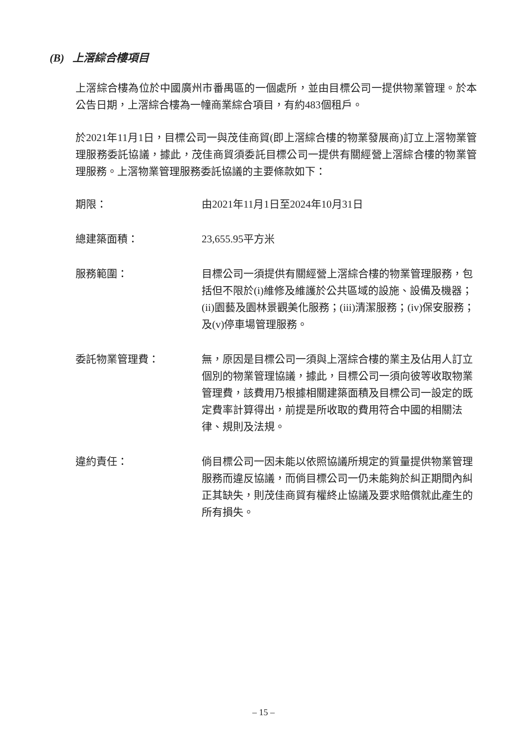(B) 上滘綜合樓項目
上滘綜合樓為位於中國廣州市番禺區的一個處所，並由目標公司一提供物業管理。於本公告日期，上滘綜合樓為一幢商業綜合項目，有約483個租戶。
於2021年11月1日，目標公司一與茂佳商貿(即上滘綜合樓的物業發展商)訂立上滘物業管理服務委託協議，據此，茂佳商貿須委託目標公司一提供有關經營上滘綜合樓的物業管理服務。上滘物業管理服務委託協議的主要條款如下：
期限： 由2021年11月1日至2024年10月31日
總建築面積： 23,655.95平方米
服務範圍： 目標公司一須提供有關經營上滘綜合樓的物業管理服務，包括但不限於(i)維修及維護於公共區域的設施、設備及機器；(ii)園藝及園林景觀美化服務；(iii)清潔服務；(iv)保安服務；及(v)停車場管理服務。
委託物業管理費： 無，原因是目標公司一須與上滘綜合樓的業主及佔用人訂立個別的物業管理協議，據此，目標公司一須向彼等收取物業管理費，該費用乃根據相關建築面積及目標公司一設定的既定費率計算得出，前提是所收取的費用符合中國的相關法律、規則及法規。
違約責任： 倘目標公司一因未能以依照協議所規定的質量提供物業管理服務而違反協議，而倘目標公司一仍未能夠於糾正期間內糾正其缺失，則茂佳商貿有權終止協議及要求賠償就此產生的所有損失。
– 15 –